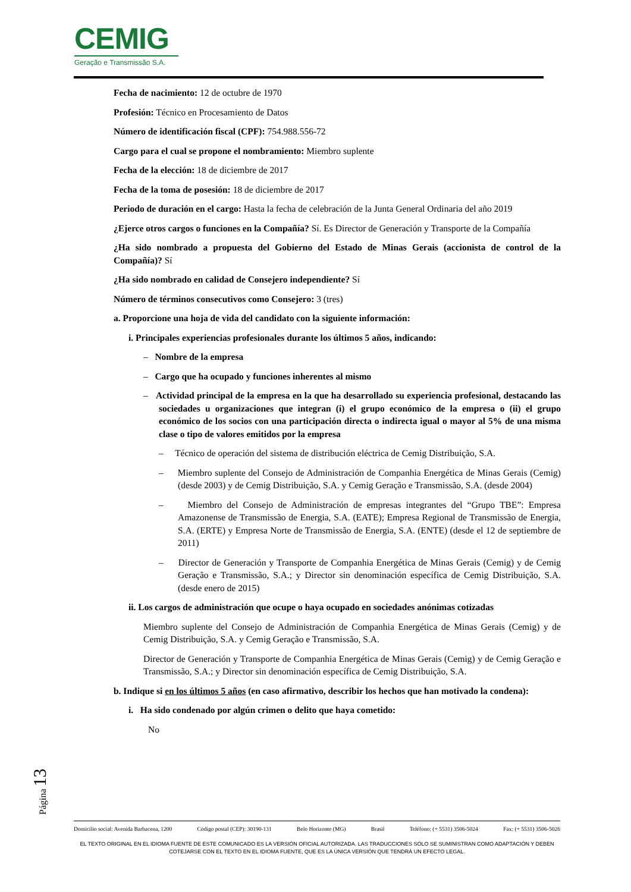CEMIG
Geração e Transmissão S.A.
Fecha de nacimiento: 12 de octubre de 1970
Profesión: Técnico en Procesamiento de Datos
Número de identificación fiscal (CPF): 754.988.556-72
Cargo para el cual se propone el nombramiento: Miembro suplente
Fecha de la elección: 18 de diciembre de 2017
Fecha de la toma de posesión: 18 de diciembre de 2017
Periodo de duración en el cargo: Hasta la fecha de celebración de la Junta General Ordinaria del año 2019
¿Ejerce otros cargos o funciones en la Compañía? Sí. Es Director de Generación y Transporte de la Compañía
¿Ha sido nombrado a propuesta del Gobierno del Estado de Minas Gerais (accionista de control de la Compañía)? Sí
¿Ha sido nombrado en calidad de Consejero independiente? Sí
Número de términos consecutivos como Consejero: 3 (tres)
a. Proporcione una hoja de vida del candidato con la siguiente información:
i. Principales experiencias profesionales durante los últimos 5 años, indicando:
– Nombre de la empresa
– Cargo que ha ocupado y funciones inherentes al mismo
– Actividad principal de la empresa en la que ha desarrollado su experiencia profesional, destacando las sociedades u organizaciones que integran (i) el grupo económico de la empresa o (ii) el grupo económico de los socios con una participación directa o indirecta igual o mayor al 5% de una misma clase o tipo de valores emitidos por la empresa
– Técnico de operación del sistema de distribución eléctrica de Cemig Distribuição, S.A.
– Miembro suplente del Consejo de Administración de Companhia Energética de Minas Gerais (Cemig) (desde 2003) y de Cemig Distribuição, S.A. y Cemig Geração e Transmissão, S.A. (desde 2004)
– Miembro del Consejo de Administración de empresas integrantes del “Grupo TBE”: Empresa Amazonense de Transmissão de Energia, S.A. (EATE); Empresa Regional de Transmissão de Energia, S.A. (ERTE) y Empresa Norte de Transmissão de Energia, S.A. (ENTE) (desde el 12 de septiembre de 2011)
– Director de Generación y Transporte de Companhia Energética de Minas Gerais (Cemig) y de Cemig Geração e Transmissão, S.A.; y Director sin denominación específica de Cemig Distribuição, S.A. (desde enero de 2015)
ii. Los cargos de administración que ocupe o haya ocupado en sociedades anónimas cotizadas
Miembro suplente del Consejo de Administración de Companhia Energética de Minas Gerais (Cemig) y de Cemig Distribuição, S.A. y Cemig Geração e Transmissão, S.A.
Director de Generación y Transporte de Companhia Energética de Minas Gerais (Cemig) y de Cemig Geração e Transmissão, S.A.; y Director sin denominación específica de Cemig Distribuição, S.A.
b. Indique si en los últimos 5 años (en caso afirmativo, describir los hechos que han motivado la condena):
i. Ha sido condenado por algún crimen o delito que haya cometido:
No
Página 13
Domicilio social: Avenida Barbacena, 1200 Código postal (CEP): 30190-131 Belo Horizonte (MG) Brasil Teléfono: (+ 5531) 3506-5024 Fax: (+ 5531) 3506-5026
EL TEXTO ORIGINAL EN EL IDIOMA FUENTE DE ESTE COMUNICADO ES LA VERSIÓN OFICIAL AUTORIZADA. LAS TRADUCCIONES SÓLO SE SUMINISTRAN COMO ADAPTACIÓN Y DEBEN COTEJARSE CON EL TEXTO EN EL IDIOMA FUENTE, QUE ES LA ÚNICA VERSIÓN QUE TENDRÁ UN EFECTO LEGAL.